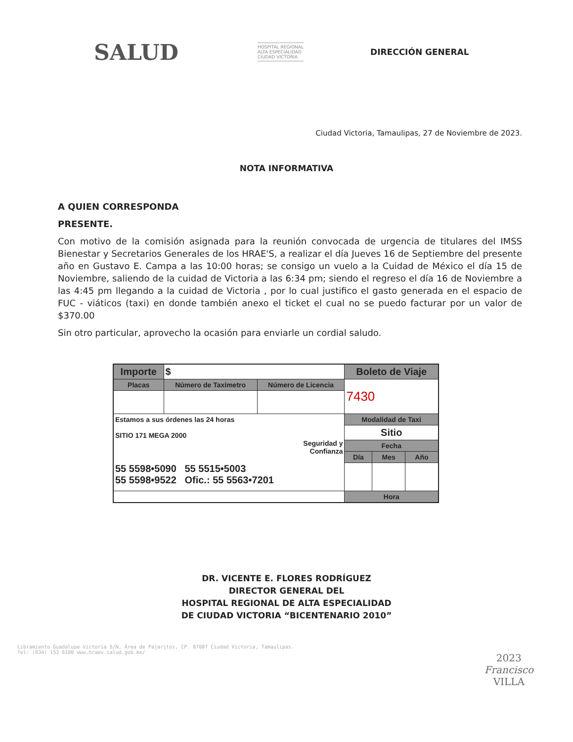SALUD HOSPITAL REGIONAL
ALTA ESPECIALIDAD
CIUDAD VICTORIA DIRECCIÓN GENERAL
Ciudad Victoria, Tamaulipas, 27 de Noviembre de 2023.
NOTA INFORMATIVA
A QUIEN CORRESPONDA
PRESENTE.
Con motivo de la comisión asignada para la reunión convocada de urgencia de titulares del IMSS Bienestar y Secretarios Generales de los HRAE'S, a realizar el día Jueves 16 de Septiembre del presente año en Gustavo E. Campa a las 10:00 horas; se consigo un vuelo a la Cuidad de México el día 15 de Noviembre, saliendo de la cuidad de Victoria a las 6:34 pm; siendo el regreso el día 16 de Noviembre a las 4:45 pm llegando a la cuidad de Victoria , por lo cual justifico el gasto generada en el espacio de FUC - viáticos (taxi) en donde también anexo el ticket el cual no se puedo facturar por un valor de $370.00
Sin otro particular, aprovecho la ocasión para enviarle un cordial saludo.
| Importe | $ | | Boleto de Viaje | | |
| Placas | Número de Taxímetro | Número de Licencia | 7430 | | |
| Estamos a sus órdenes las 24 horas SITIO 171 MEGA 2000 Seguridad y Confianza 55 5598•5090 55 5515•5003 55 5598•9522 Ofic.: 55 5563•7201 | | | Modalidad de Taxi | | |
| | | | Sitio | | |
| | | | Fecha | | |
| | | | Día | Mes | Año |
| | | | Hora | | |
DR. VICENTE E. FLORES RODRÍGUEZ
DIRECTOR GENERAL DEL
HOSPITAL REGIONAL DE ALTA ESPECIALIDAD
DE CIUDAD VICTORIA “BICENTENARIO 2010”
Libramiento Guadalupe Victoria S/N, Área de Pajaritos, CP. 87087 Ciudad Victoria, Tamaulipas.
Tel: (834) 153 6100 www.hraev.salud.gob.mx/
2023
Francisco
VILLA